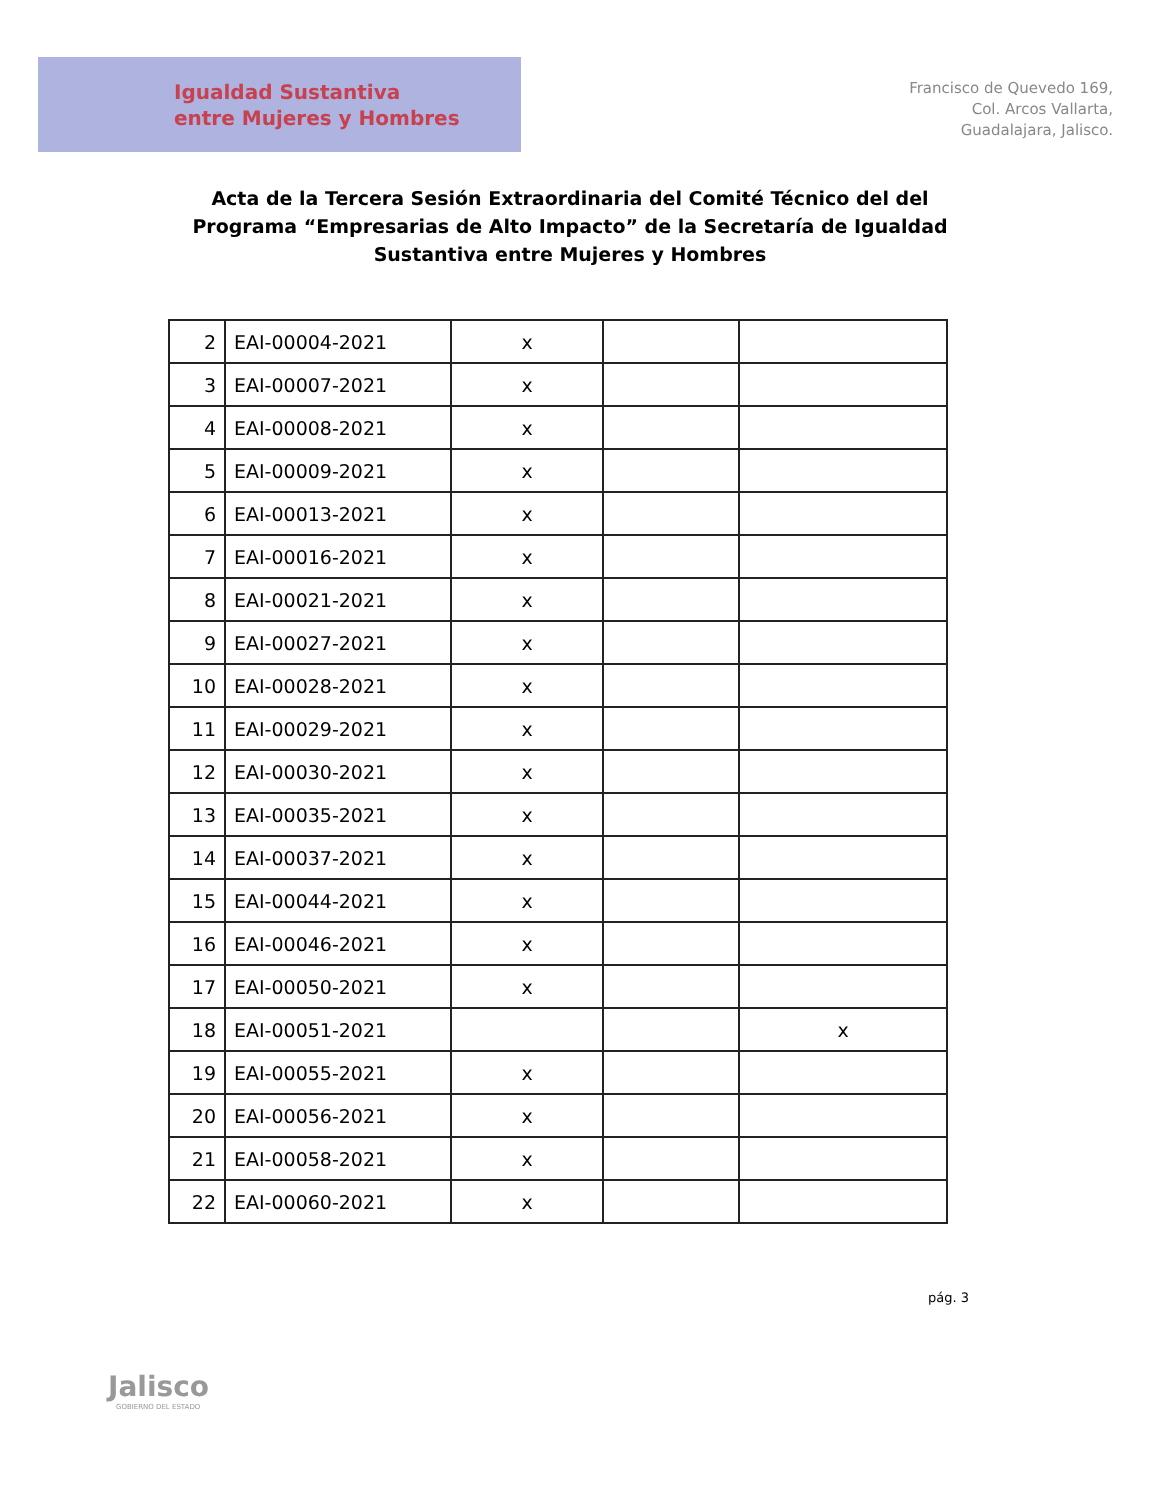Igualdad Sustantiva
entre Mujeres y Hombres
Francisco de Quevedo 169,
Col. Arcos Vallarta,
Guadalajara, Jalisco.
Acta de la Tercera Sesión Extraordinaria del Comité Técnico del del Programa “Empresarias de Alto Impacto” de la Secretaría de Igualdad Sustantiva entre Mujeres y Hombres
| 2 | EAI-00004-2021 | x | | |
| 3 | EAI-00007-2021 | x | | |
| 4 | EAI-00008-2021 | x | | |
| 5 | EAI-00009-2021 | x | | |
| 6 | EAI-00013-2021 | x | | |
| 7 | EAI-00016-2021 | x | | |
| 8 | EAI-00021-2021 | x | | |
| 9 | EAI-00027-2021 | x | | |
| 10 | EAI-00028-2021 | x | | |
| 11 | EAI-00029-2021 | x | | |
| 12 | EAI-00030-2021 | x | | |
| 13 | EAI-00035-2021 | x | | |
| 14 | EAI-00037-2021 | x | | |
| 15 | EAI-00044-2021 | x | | |
| 16 | EAI-00046-2021 | x | | |
| 17 | EAI-00050-2021 | x | | |
| 18 | EAI-00051-2021 | | | x |
| 19 | EAI-00055-2021 | x | | |
| 20 | EAI-00056-2021 | x | | |
| 21 | EAI-00058-2021 | x | | |
| 22 | EAI-00060-2021 | x | | |
pág. 3
Jalisco
GOBIERNO DEL ESTADO